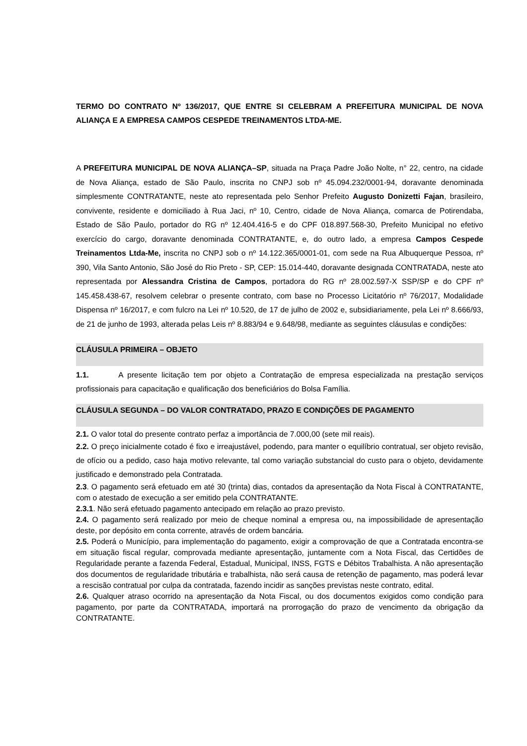TERMO DO CONTRATO Nº 136/2017, QUE ENTRE SI CELEBRAM A PREFEITURA MUNICIPAL DE NOVA ALIANÇA E A EMPRESA CAMPOS CESPEDE TREINAMENTOS LTDA-ME.
A PREFEITURA MUNICIPAL DE NOVA ALIANÇA–SP, situada na Praça Padre João Nolte, n° 22, centro, na cidade de Nova Aliança, estado de São Paulo, inscrita no CNPJ sob nº 45.094.232/0001-94, doravante denominada simplesmente CONTRATANTE, neste ato representada pelo Senhor Prefeito Augusto Donizetti Fajan, brasileiro, convivente, residente e domiciliado à Rua Jaci, nº 10, Centro, cidade de Nova Aliança, comarca de Potirendaba, Estado de São Paulo, portador do RG nº 12.404.416-5 e do CPF 018.897.568-30, Prefeito Municipal no efetivo exercício do cargo, doravante denominada CONTRATANTE, e, do outro lado, a empresa Campos Cespede Treinamentos Ltda-Me, inscrita no CNPJ sob o nº 14.122.365/0001-01, com sede na Rua Albuquerque Pessoa, nº 390, Vila Santo Antonio, São José do Rio Preto - SP, CEP: 15.014-440, doravante designada CONTRATADA, neste ato representada por Alessandra Cristina de Campos, portadora do RG nº 28.002.597-X SSP/SP e do CPF nº 145.458.438-67, resolvem celebrar o presente contrato, com base no Processo Licitatório nº 76/2017, Modalidade Dispensa nº 16/2017, e com fulcro na Lei nº 10.520, de 17 de julho de 2002 e, subsidiariamente, pela Lei nº 8.666/93, de 21 de junho de 1993, alterada pelas Leis nº 8.883/94 e 9.648/98, mediante as seguintes cláusulas e condições:
CLÁUSULA PRIMEIRA – OBJETO
1.1. A presente licitação tem por objeto a Contratação de empresa especializada na prestação serviços profissionais para capacitação e qualificação dos beneficiários do Bolsa Família.
CLÁUSULA SEGUNDA – DO VALOR CONTRATADO, PRAZO E CONDIÇÕES DE PAGAMENTO
2.1. O valor total do presente contrato perfaz a importância de 7.000,00 (sete mil reais).
2.2. O preço inicialmente cotado é fixo e irreajustável, podendo, para manter o equilíbrio contratual, ser objeto revisão, de ofício ou a pedido, caso haja motivo relevante, tal como variação substancial do custo para o objeto, devidamente justificado e demonstrado pela Contratada.
2.3. O pagamento será efetuado em até 30 (trinta) dias, contados da apresentação da Nota Fiscal à CONTRATANTE, com o atestado de execução a ser emitido pela CONTRATANTE.
2.3.1. Não será efetuado pagamento antecipado em relação ao prazo previsto.
2.4. O pagamento será realizado por meio de cheque nominal a empresa ou, na impossibilidade de apresentação deste, por depósito em conta corrente, através de ordem bancária.
2.5. Poderá o Município, para implementação do pagamento, exigir a comprovação de que a Contratada encontra-se em situação fiscal regular, comprovada mediante apresentação, juntamente com a Nota Fiscal, das Certidões de Regularidade perante a fazenda Federal, Estadual, Municipal, INSS, FGTS e Débitos Trabalhista. A não apresentação dos documentos de regularidade tributária e trabalhista, não será causa de retenção de pagamento, mas poderá levar a rescisão contratual por culpa da contratada, fazendo incidir as sanções previstas neste contrato, edital.
2.6. Qualquer atraso ocorrido na apresentação da Nota Fiscal, ou dos documentos exigidos como condição para pagamento, por parte da CONTRATADA, importará na prorrogação do prazo de vencimento da obrigação da CONTRATANTE.